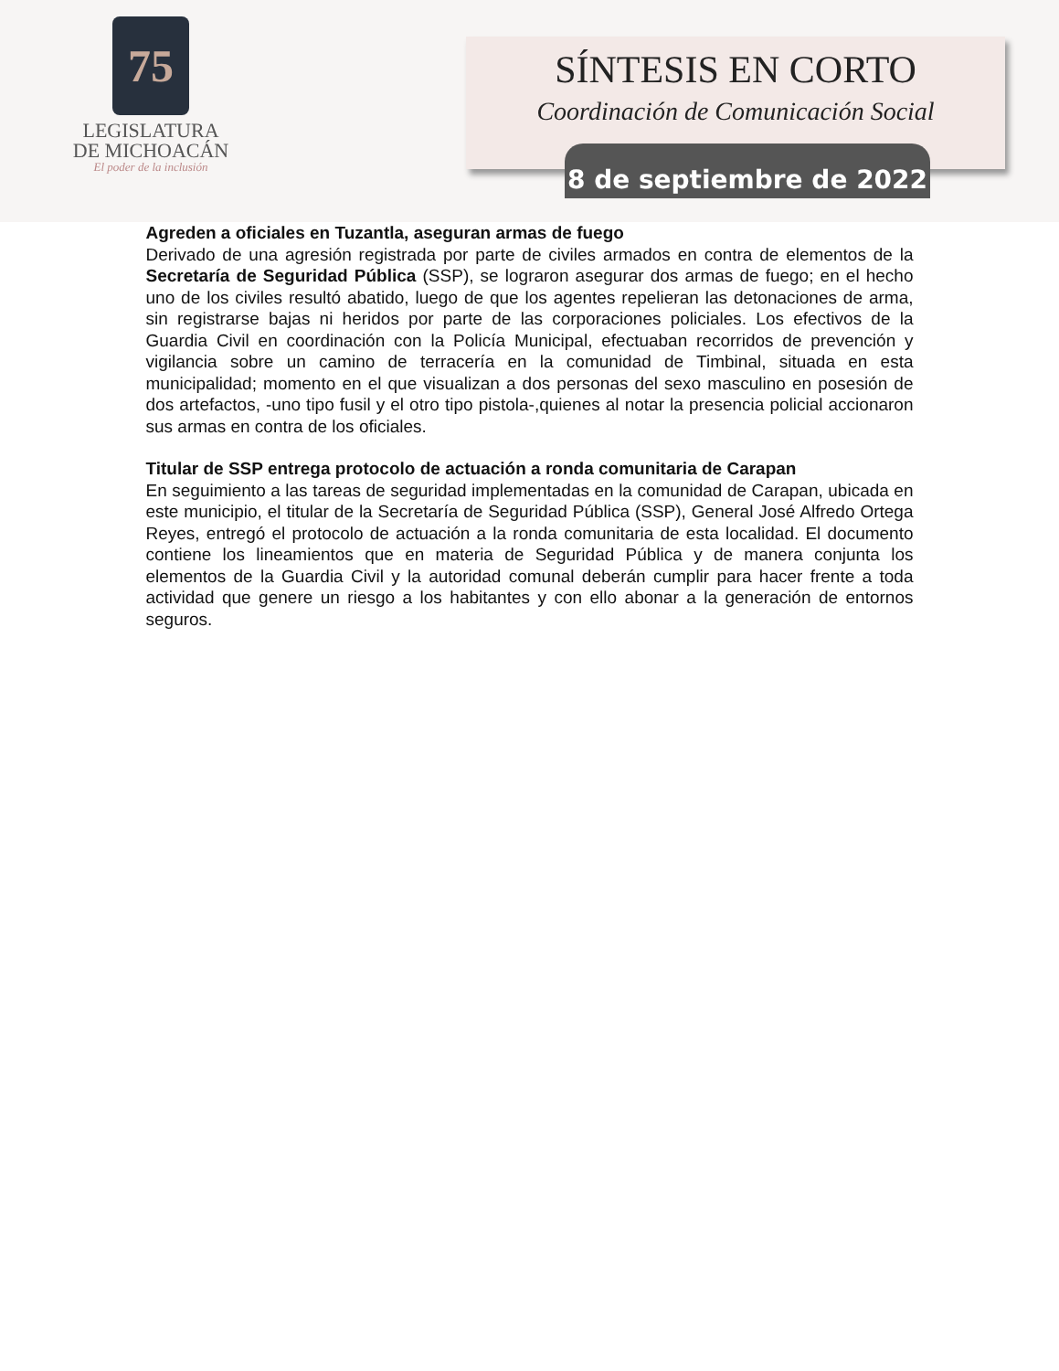75
LEGISLATURA
DE MICHOACÁN
El poder de la inclusión
SÍNTESIS EN CORTO
Coordinación de Comunicación Social
8 de septiembre de 2022
Agreden a oficiales en Tuzantla, aseguran armas de fuego
Derivado de una agresión registrada por parte de civiles armados en contra de elementos de la Secretaría de Seguridad Pública (SSP), se lograron asegurar dos armas de fuego; en el hecho uno de los civiles resultó abatido, luego de que los agentes repelieran las detonaciones de arma, sin registrarse bajas ni heridos por parte de las corporaciones policiales. Los efectivos de la Guardia Civil en coordinación con la Policía Municipal, efectuaban recorridos de prevención y vigilancia sobre un camino de terracería en la comunidad de Timbinal, situada en esta municipalidad; momento en el que visualizan a dos personas del sexo masculino en posesión de dos artefactos, -uno tipo fusil y el otro tipo pistola-,quienes al notar la presencia policial accionaron sus armas en contra de los oficiales.
Titular de SSP entrega protocolo de actuación a ronda comunitaria de Carapan
En seguimiento a las tareas de seguridad implementadas en la comunidad de Carapan, ubicada en este municipio, el titular de la Secretaría de Seguridad Pública (SSP), General José Alfredo Ortega Reyes, entregó el protocolo de actuación a la ronda comunitaria de esta localidad. El documento contiene los lineamientos que en materia de Seguridad Pública y de manera conjunta los elementos de la Guardia Civil y la autoridad comunal deberán cumplir para hacer frente a toda actividad que genere un riesgo a los habitantes y con ello abonar a la generación de entornos seguros.